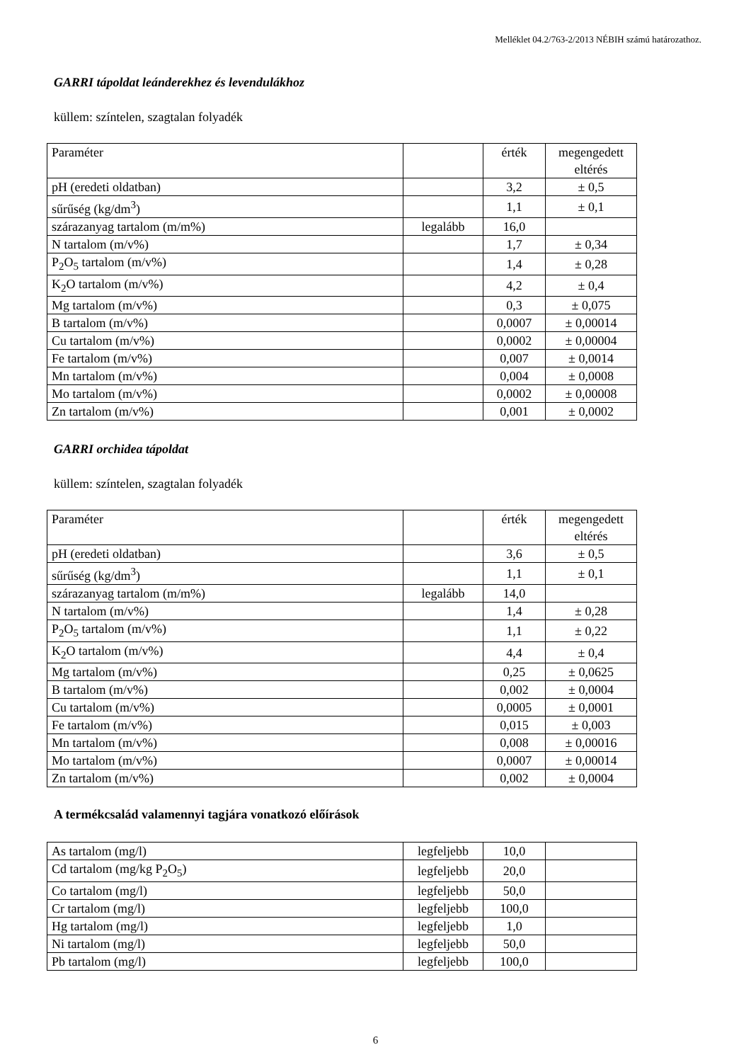Melléklet 04.2/763-2/2013 NÉBIH számú határozathoz.
GARRI tápoldat leánderekhez és levendulákhoz
küllem: színtelen, szagtalan folyadék
| Paraméter | | érték | megengedett eltérés |
| pH (eredeti oldatban) | | 3,2 | ± 0,5 |
| sűrűség (kg/dm<sup>3</sup>) | | 1,1 | ± 0,1 |
| szárazanyag tartalom (m/m%) | legalább | 16,0 | |
| N tartalom (m/v%) | | 1,7 | ± 0,34 |
| P<sub>2</sub>O<sub>5</sub> tartalom (m/v%) | | 1,4 | ± 0,28 |
| K<sub>2</sub>O tartalom (m/v%) | | 4,2 | ± 0,4 |
| Mg tartalom (m/v%) | | 0,3 | ± 0,075 |
| B tartalom (m/v%) | | 0,0007 | ± 0,00014 |
| Cu tartalom (m/v%) | | 0,0002 | ± 0,00004 |
| Fe tartalom (m/v%) | | 0,007 | ± 0,0014 |
| Mn tartalom (m/v%) | | 0,004 | ± 0,0008 |
| Mo tartalom (m/v%) | | 0,0002 | ± 0,00008 |
| Zn tartalom (m/v%) | | 0,001 | ± 0,0002 |
GARRI orchidea tápoldat
küllem: színtelen, szagtalan folyadék
| Paraméter | | érték | megengedett eltérés |
| pH (eredeti oldatban) | | 3,6 | ± 0,5 |
| sűrűség (kg/dm<sup>3</sup>) | | 1,1 | ± 0,1 |
| szárazanyag tartalom (m/m%) | legalább | 14,0 | |
| N tartalom (m/v%) | | 1,4 | ± 0,28 |
| P<sub>2</sub>O<sub>5</sub> tartalom (m/v%) | | 1,1 | ± 0,22 |
| K<sub>2</sub>O tartalom (m/v%) | | 4,4 | ± 0,4 |
| Mg tartalom (m/v%) | | 0,25 | ± 0,0625 |
| B tartalom (m/v%) | | 0,002 | ± 0,0004 |
| Cu tartalom (m/v%) | | 0,0005 | ± 0,0001 |
| Fe tartalom (m/v%) | | 0,015 | ± 0,003 |
| Mn tartalom (m/v%) | | 0,008 | ± 0,00016 |
| Mo tartalom (m/v%) | | 0,0007 | ± 0,00014 |
| Zn tartalom (m/v%) | | 0,002 | ± 0,0004 |
A termékcsalád valamennyi tagjára vonatkozó előírások
| As tartalom (mg/l) | legfeljebb | 10,0 | |
| Cd tartalom (mg/kg P<sub>2</sub>O<sub>5</sub>) | legfeljebb | 20,0 | |
| Co tartalom (mg/l) | legfeljebb | 50,0 | |
| Cr tartalom (mg/l) | legfeljebb | 100,0 | |
| Hg tartalom (mg/l) | legfeljebb | 1,0 | |
| Ni tartalom (mg/l) | legfeljebb | 50,0 | |
| Pb tartalom (mg/l) | legfeljebb | 100,0 | |
6